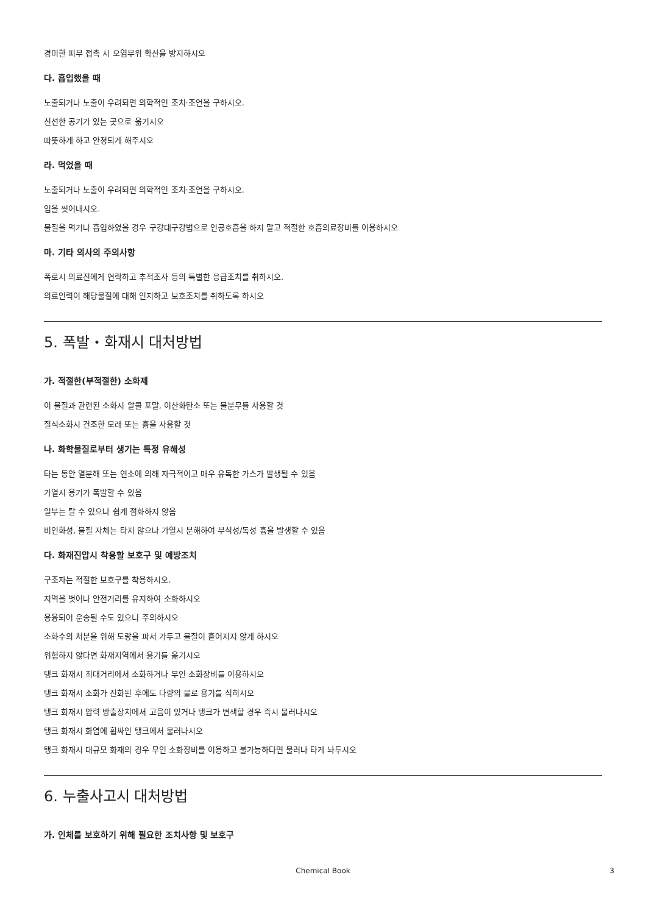경미한 피부 접촉 시 오염부위 확산을 방지하시오
다. 흡입했을 때
노출되거나 노출이 우려되면 의학적인 조치·조언을 구하시오.
신선한 공기가 있는 곳으로 옮기시오
따뜻하게 하고 안정되게 해주시오
라. 먹었을 때
노출되거나 노출이 우려되면 의학적인 조치·조언을 구하시오.
입을 씻어내시오.
물질을 먹거나 흡입하였을 경우 구강대구강법으로 인공호흡을 하지 말고 적절한 호흡의료장비를 이용하시오
마. 기타 의사의 주의사항
폭로시 의료진에게 연락하고 추적조사 등의 특별한 응급조치를 취하시오.
의료인력이 해당물질에 대해 인지하고 보호조치를 취하도록 하시오
5. 폭발・화재시 대처방법
가. 적절한(부적절한) 소화제
이 물질과 관련된 소화시 알콜 포말, 이산화탄소 또는 물분무를 사용할 것
질식소화시 건조한 모래 또는 흙을 사용할 것
나. 화학물질로부터 생기는 특정 유해성
타는 동안 열분해 또는 연소에 의해 자극적이고 매우 유독한 가스가 발생될 수 있음
가열시 용기가 폭발할 수 있음
일부는 탈 수 있으나 쉽게 점화하지 않음
비인화성, 물질 자체는 타지 않으나 가열시 분해하여 부식성/독성 흄을 발생할 수 있음
다. 화재진압시 착용할 보호구 및 예방조치
구조자는 적절한 보호구를 착용하시오.
지역을 벗어나 안전거리를 유지하여 소화하시오
용융되어 운송될 수도 있으니 주의하시오
소화수의 처분을 위해 도랑을 파서 가두고 물질이 흩어지지 않게 하시오
위험하지 않다면 화재지역에서 용기를 옮기시오
탱크 화재시 최대거리에서 소화하거나 무인 소화장비를 이용하시오
탱크 화재시 소화가 진화된 후에도 다량의 물로 용기를 식히시오
탱크 화재시 압력 방출장치에서 고음이 있거나 탱크가 변색할 경우 즉시 물러나시오
탱크 화재시 화염에 휩싸인 탱크에서 물러나시오
탱크 화재시 대규모 화재의 경우 무인 소화장비를 이용하고 불가능하다면 물러나 타게 놔두시오
6. 누출사고시 대처방법
가. 인체를 보호하기 위해 필요한 조치사항 및 보호구
Chemical Book
3